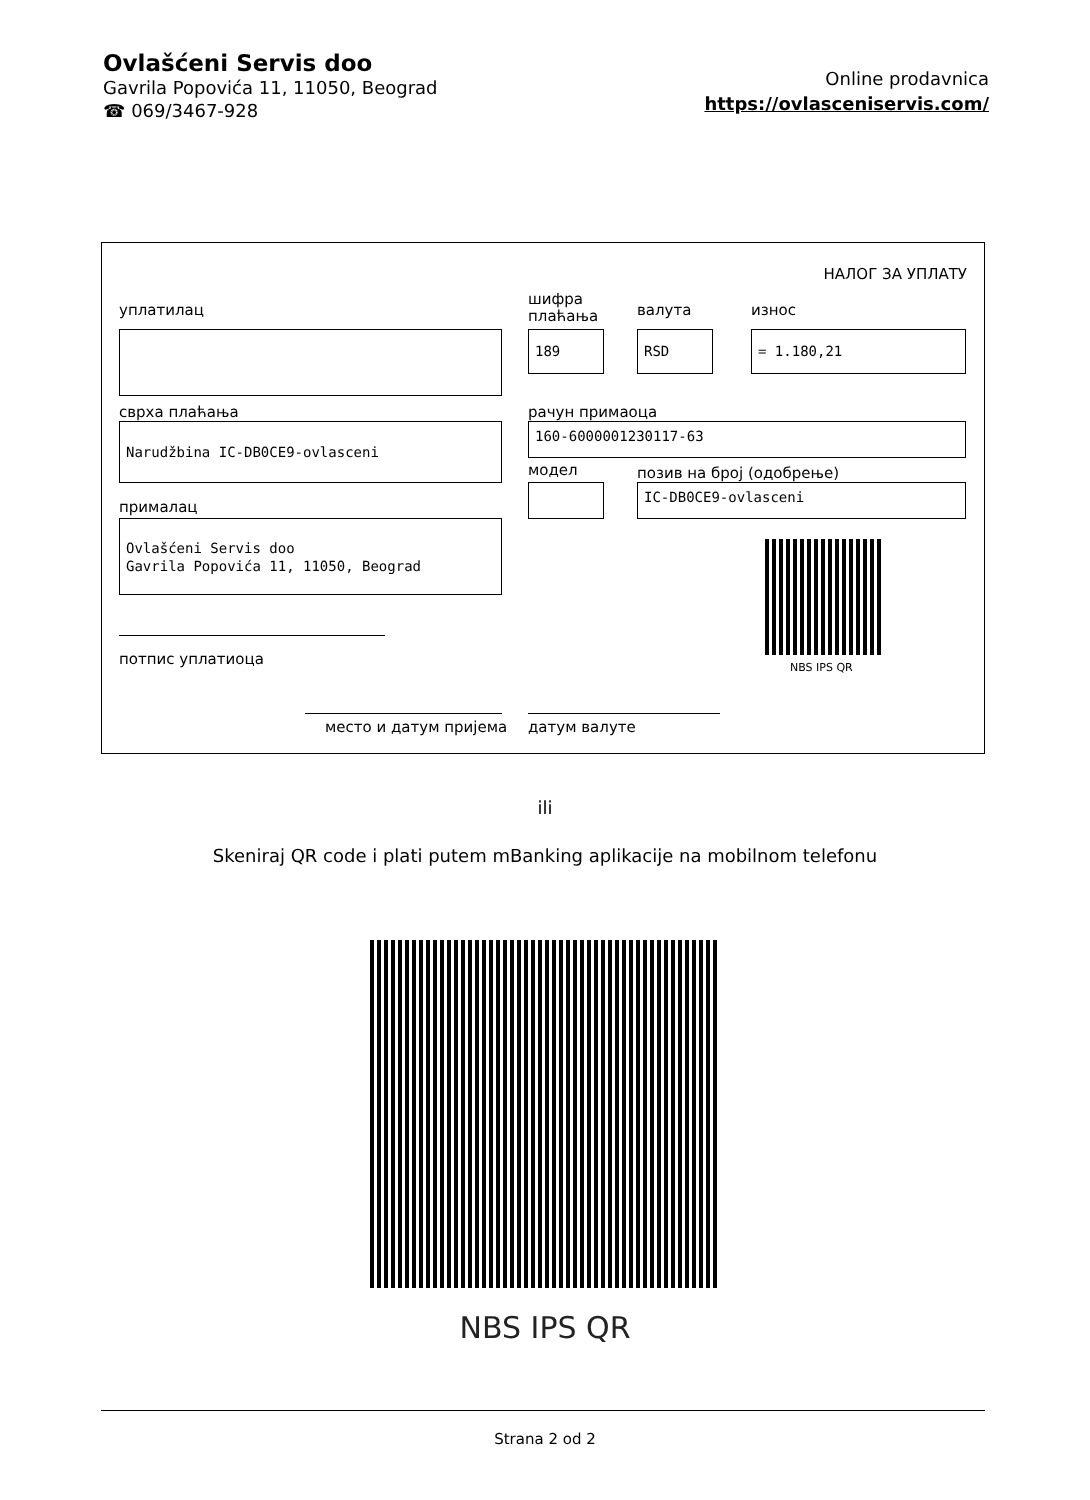Ovlašćeni Servis doo
Gavrila Popovića 11, 11050, Beograd
☎ 069/3467-928
Online prodavnica
https://ovlasceniservis.com/
НАЛОГ ЗА УПЛАТУ
уплатилац
шифра
плаћања
валута износ
189 RSD = 1.180,21
сврха плаћања рачун примаоца
Narudžbina IC-DB0CE9-ovlasceni 160-6000001230117-63
модел позив на број (одобрење)
IC-DB0CE9-ovlasceni
прималац
Ovlašćeni Servis doo
Gavrila Popovića 11, 11050, Beograd
NBS IPS QR
потпис уплатиоца
место и датум пријема датум валуте
ili
Skeniraj QR code i plati putem mBanking aplikacije na mobilnom telefonu
NBS IPS QR
Strana 2 od 2